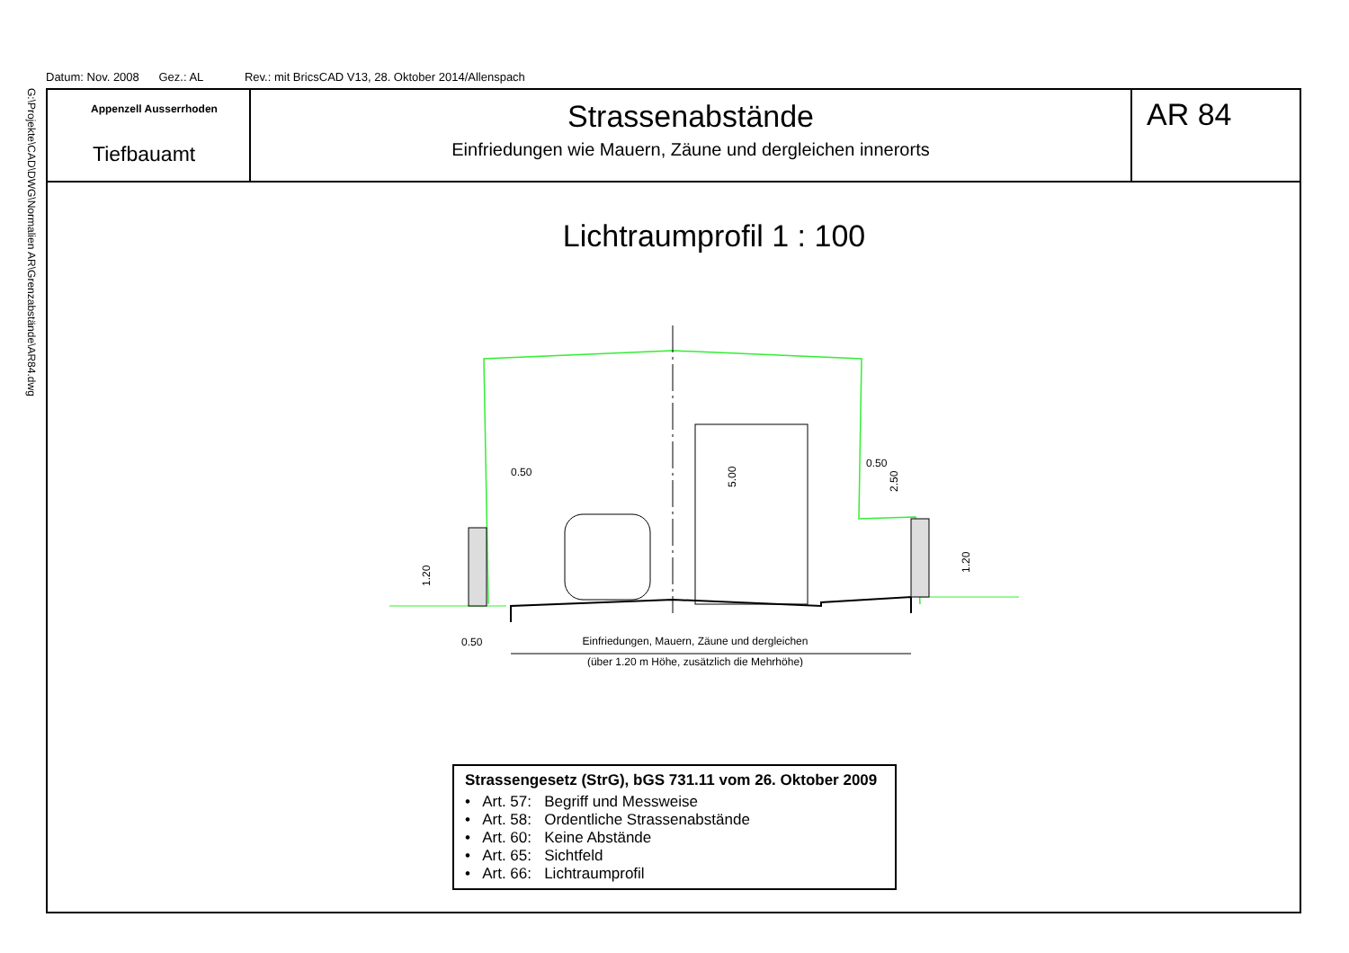Datum: Nov. 2008 Gez.: AL Rev.: mit BricsCAD V13, 28. Oktober 2014/Allenspach
G:\Projekte\CAD\DWG\Normalien AR\Grenzabstände\AR84.dwg
Appenzell Ausserrhoden
Tiefbauamt
Strassenabstände
Einfriedungen wie Mauern, Zäune und dergleichen innerorts
AR 84
Lichtraumprofil 1 : 100
1.20
0.50
0.50
5.00
2.50
1.20
0.50
Einfriedungen, Mauern, Zäune und dergleichen
(über 1.20 m Höhe, zusätzlich die Mehrhöhe)
Strassengesetz (StrG), bGS 731.11 vom 26. Oktober 2009
• Art. 57: Begriff und Messweise
• Art. 58: Ordentliche Strassenabstände
• Art. 60: Keine Abstände
• Art. 65: Sichtfeld
• Art. 66: Lichtraumprofil